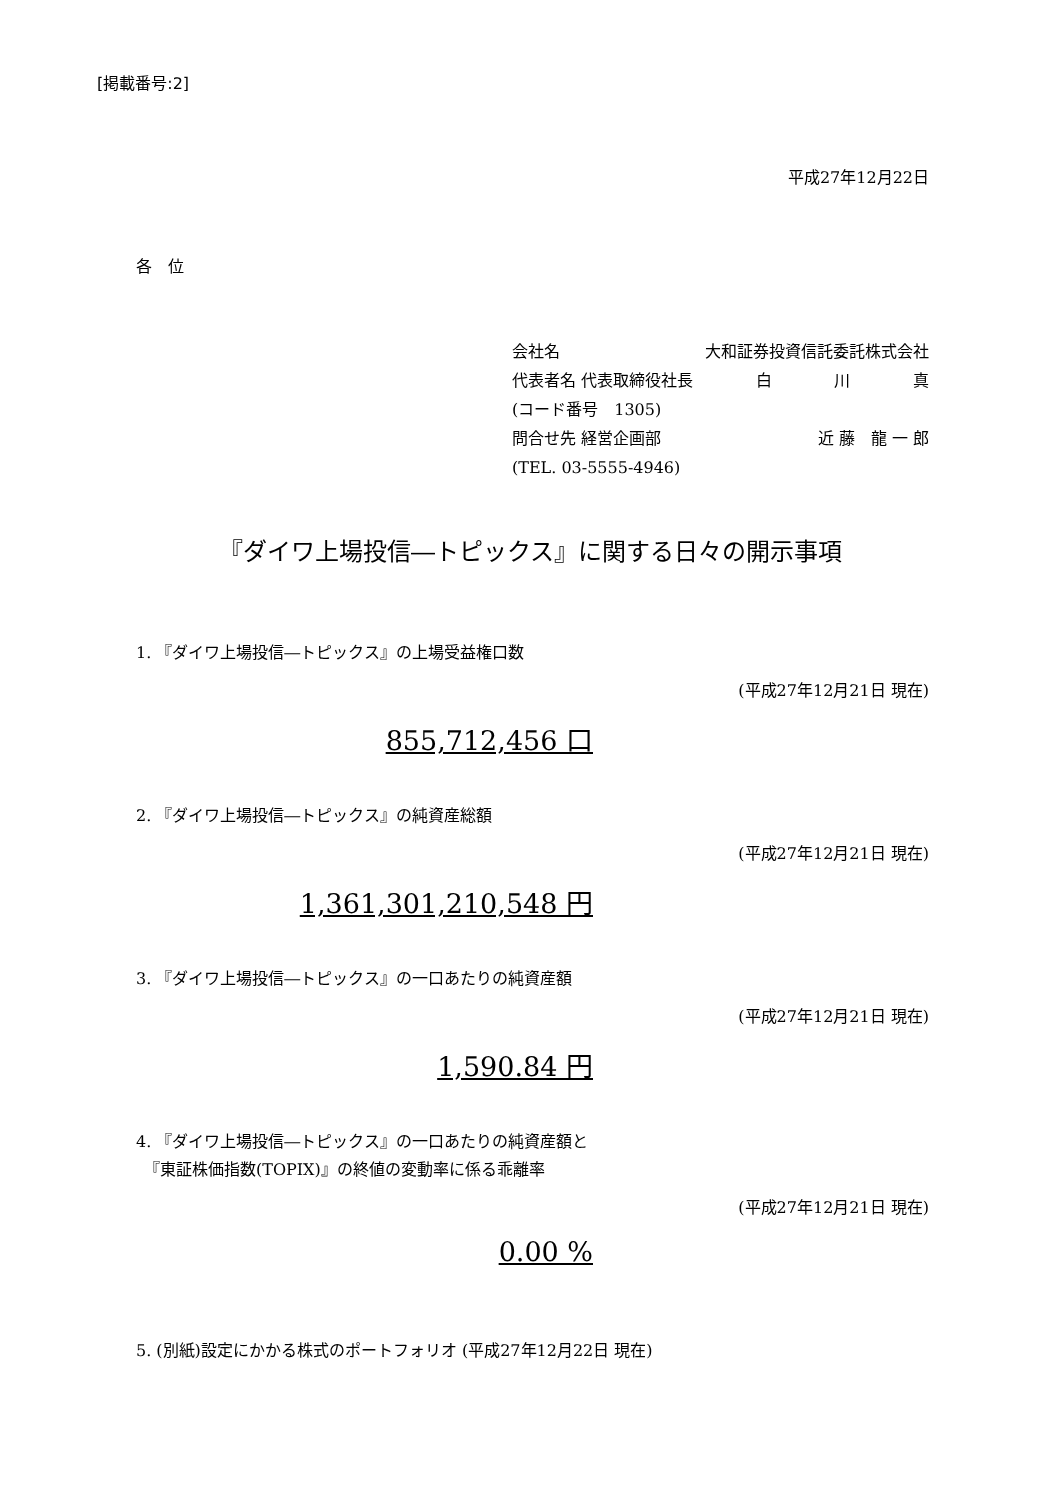[掲載番号:2]
平成27年12月22日
各　位
会社名 大和証券投資信託委託株式会社
代表者名 代表取締役社長 白 川 真
(コード番号　1305)
問合せ先 経営企画部 近 藤　龍 一 郎
(TEL. 03-5555-4946)
『ダイワ上場投信―トピックス』に関する日々の開示事項
1. 『ダイワ上場投信―トピックス』の上場受益権口数
(平成27年12月21日 現在)
855,712,456 口
2. 『ダイワ上場投信―トピックス』の純資産総額
(平成27年12月21日 現在)
1,361,301,210,548 円
3. 『ダイワ上場投信―トピックス』の一口あたりの純資産額
(平成27年12月21日 現在)
1,590.84 円
4. 『ダイワ上場投信―トピックス』の一口あたりの純資産額と
　『東証株価指数(TOPIX)』の終値の変動率に係る乖離率
(平成27年12月21日 現在)
0.00 %
5. (別紙)設定にかかる株式のポートフォリオ (平成27年12月22日 現在)